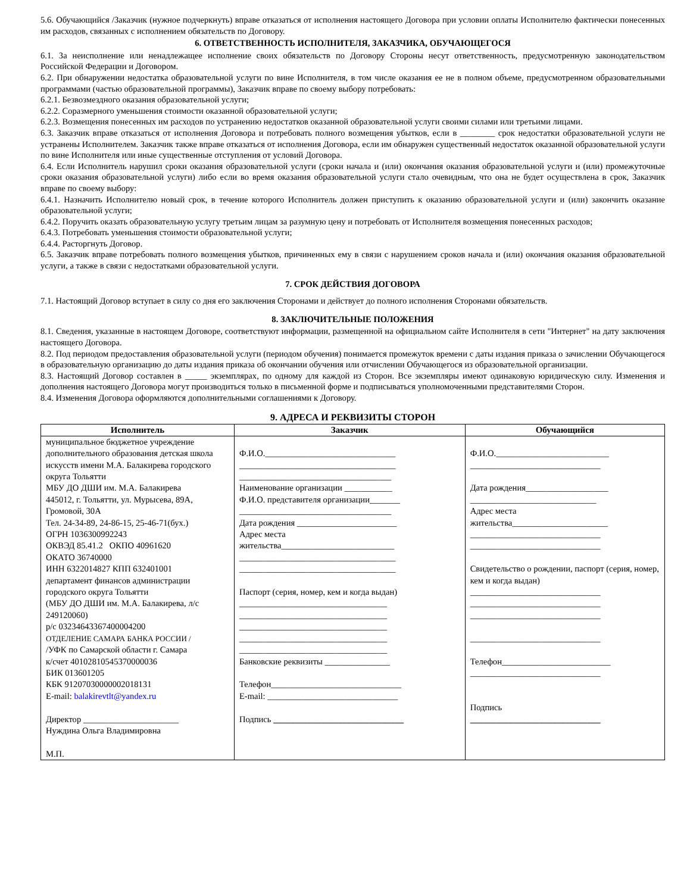5.6. Обучающийся /Заказчик (нужное подчеркнуть) вправе отказаться от исполнения настоящего Договора при условии оплаты Исполнителю фактически понесенных им расходов, связанных с исполнением обязательств по Договору.
6. ОТВЕТСТВЕННОСТЬ ИСПОЛНИТЕЛЯ, ЗАКАЗЧИКА, ОБУЧАЮЩЕГОСЯ
6.1. За неисполнение или ненадлежащее исполнение своих обязательств по Договору Стороны несут ответственность, предусмотренную законодательством Российской Федерации и Договором.
6.2. При обнаружении недостатка образовательной услуги по вине Исполнителя, в том числе оказания ее не в полном объеме, предусмотренном образовательными программами (частью образовательной программы), Заказчик вправе по своему выбору потребовать:
6.2.1. Безвозмездного оказания образовательной услуги;
6.2.2. Соразмерного уменьшения стоимости оказанной образовательной услуги;
6.2.3. Возмещения понесенных им расходов по устранению недостатков оказанной образовательной услуги своими силами или третьими лицами.
6.3. Заказчик вправе отказаться от исполнения Договора и потребовать полного возмещения убытков, если в ________ срок недостатки образовательной услуги не устранены Исполнителем. Заказчик также вправе отказаться от исполнения Договора, если им обнаружен существенный недостаток оказанной образовательной услуги по вине Исполнителя или иные существенные отступления от условий Договора.
6.4. Если Исполнитель нарушил сроки оказания образовательной услуги (сроки начала и (или) окончания оказания образовательной услуги и (или) промежуточные сроки оказания образовательной услуги) либо если во время оказания образовательной услуги стало очевидным, что она не будет осуществлена в срок, Заказчик вправе по своему выбору:
6.4.1. Назначить Исполнителю новый срок, в течение которого Исполнитель должен приступить к оказанию образовательной услуги и (или) закончить оказание образовательной услуги;
6.4.2. Поручить оказать образовательную услугу третьим лицам за разумную цену и потребовать от Исполнителя возмещения понесенных расходов;
6.4.3. Потребовать уменьшения стоимости образовательной услуги;
6.4.4. Расторгнуть Договор.
6.5. Заказчик вправе потребовать полного возмещения убытков, причиненных ему в связи с нарушением сроков начала и (или) окончания оказания образовательной услуги, а также в связи с недостатками образовательной услуги.
7. СРОК ДЕЙСТВИЯ ДОГОВОРА
7.1. Настоящий Договор вступает в силу со дня его заключения Сторонами и действует до полного исполнения Сторонами обязательств.
8. ЗАКЛЮЧИТЕЛЬНЫЕ ПОЛОЖЕНИЯ
8.1. Сведения, указанные в настоящем Договоре, соответствуют информации, размещенной на официальном сайте Исполнителя в сети "Интернет" на дату заключения настоящего Договора.
8.2. Под периодом предоставления образовательной услуги (периодом обучения) понимается промежуток времени с даты издания приказа о зачислении Обучающегося в образовательную организацию до даты издания приказа об окончании обучения или отчислении Обучающегося из образовательной организации.
8.3. Настоящий Договор составлен в _____ экземплярах, по одному для каждой из Сторон. Все экземпляры имеют одинаковую юридическую силу. Изменения и дополнения настоящего Договора могут производиться только в письменной форме и подписываться уполномоченными представителями Сторон.
8.4. Изменения Договора оформляются дополнительными соглашениями к Договору.
9. АДРЕСА И РЕКВИЗИТЫ СТОРОН
| Исполнитель | Заказчик | Обучающийся |
| --- | --- | --- |
| муниципальное бюджетное учреждение дополнительного образования детская школа искусств имени М.А. Балакирева городского округа Тольятти МБУ ДО ДШИ им. М.А. Балакирева 445012, г. Тольятти, ул. Мурысева, 89А, Громовой, 30А Тел. 24-34-89, 24-86-15, 25-46-71(бух.) ОГРН 1036300992243 ОКВЭД 85.41.2 ОКПО 40961620 ОКАТО 36740000 ИНН 6322014827 КПП 632401001 департамент финансов администрации городского округа Тольятти (МБУ ДО ДШИ им. М.А. Балакирева, л/с 249120060) р/с 03234643367400004200 ОТДЕЛЕНИЕ САМАРА БАНКА РОССИИ / /УФК по Самарской области г. Самара к/счет 40102810545370000036 БИК 013601205 КБК 91207030000002018131 E-mail: balakirevtlt@yandex.ru Директор ______________________ Нуждина Ольга Владимировна М.П. | Ф.И.О.______________________________ ____________________________________ ___________________________________ Наименование организации ___________ Ф.И.О. представителя организации_______ ___________________________________ Дата рождения _______________________ Адрес места жительства__________________________ ____________________________________ ____________________________________ Паспорт (серия, номер, кем и когда выдан) __________________________________ __________________________________ __________________________________ __________________________________ __________________________________ Банковские реквизиты _______________ Телефон______________________________ E-mail: ______________________________ Подпись ______________________________ | Ф.И.О.__________________________ ______________________________ Дата рождения___________________ _____________________________ Адрес места жительства______________________ ______________________________ ______________________________ Свидетельство о рождении, паспорт (серия, номер, кем и когда выдан) ______________________________ ______________________________ ______________________________ ______________________________ Телефон_________________________ ______________________________ Подпись ______________________________ |